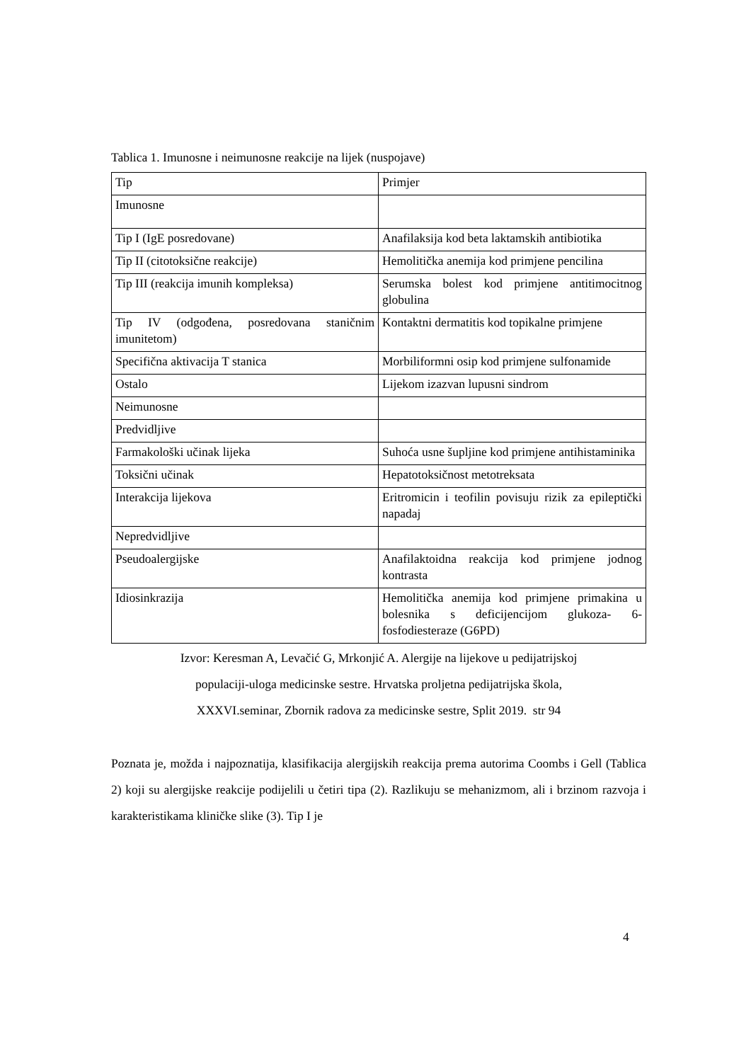Tablica 1. Imunosne i neimunosne reakcije na lijek (nuspojave)
| Tip | Primjer |
| Imunosne | |
| Tip I (IgE posredovane) | Anafilaksija kod beta laktamskih antibiotika |
| Tip II (citotoksične reakcije) | Hemolitička anemija kod primjene pencilina |
| Tip III (reakcija imunih kompleksa) | Serumska bolest kod primjene antitimocitnog globulina |
| Tip IV (odgođena, posredovana staničnim imunitetom) | Kontaktni dermatitis kod topikalne primjene |
| Specifična aktivacija T stanica | Morbiliformni osip kod primjene sulfonamide |
| Ostalo | Lijekom izazvan lupusni sindrom |
| Neimunosne | |
| Predvidljive | |
| Farmakološki učinak lijeka | Suhoća usne šupljine kod primjene antihistaminika |
| Toksični učinak | Hepatotoksičnost metotreksata |
| Interakcija lijekova | Eritromicin i teofilin povisuju rizik za epileptički napadaj |
| Nepredvidljive | |
| Pseudoalergijske | Anafilaktoidna reakcija kod primjene jodnog kontrasta |
| Idiosinkrazija | Hemolitička anemija kod primjene primakina u bolesnika s deficijencijom glukoza- 6- fosfodiesteraze (G6PD) |
Izvor: Keresman A, Levačić G, Mrkonjić A. Alergije na lijekove u pedijatrijskoj
populaciji-uloga medicinske sestre. Hrvatska proljetna pedijatrijska škola,
XXXVI.seminar, Zbornik radova za medicinske sestre, Split 2019. str 94
Poznata je, možda i najpoznatija, klasifikacija alergijskih reakcija prema autorima Coombs i Gell (Tablica 2) koji su alergijske reakcije podijelili u četiri tipa (2). Razlikuju se mehanizmom, ali i brzinom razvoja i karakteristikama kliničke slike (3). Tip I je
4